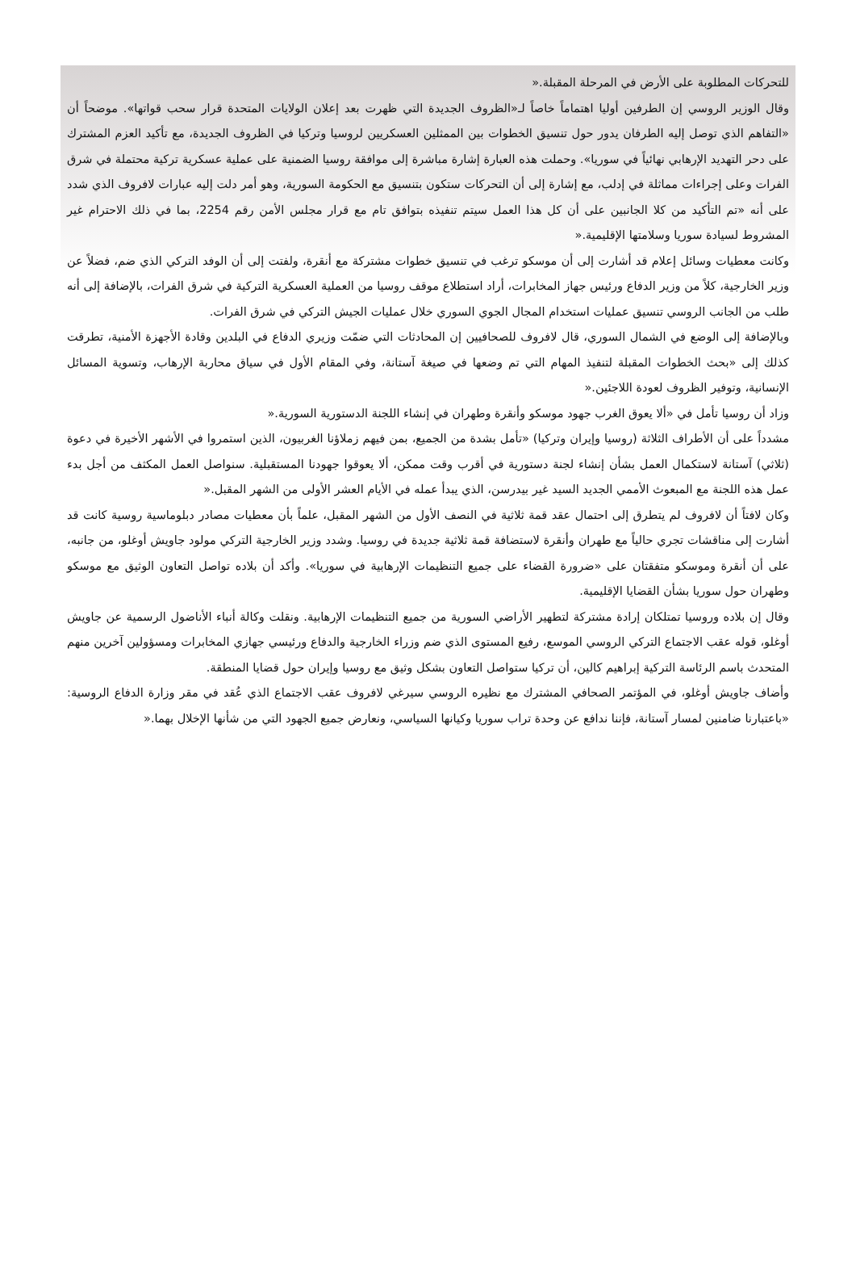للتحركات المطلوبة على الأرض في المرحلة المقبلة.«
وقال الوزير الروسي إن الطرفين أوليا اهتماماً خاصاً لـ«الظروف الجديدة التي ظهرت بعد إعلان الولايات المتحدة قرار سحب قواتها». موضحاً أن «التفاهم الذي توصل إليه الطرفان يدور حول تنسيق الخطوات بين الممثلين العسكريين لروسيا وتركيا في الظروف الجديدة، مع تأكيد العزم المشترك على دحر التهديد الإرهابي نهائياً في سوريا». وحملت هذه العبارة إشارة مباشرة إلى موافقة روسيا الضمنية على عملية عسكرية تركية محتملة في شرق الفرات وعلى إجراءات مماثلة في إدلب، مع إشارة إلى أن التحركات ستكون بتنسيق مع الحكومة السورية، وهو أمر دلت إليه عبارات لافروف الذي شدد على أنه «تم التأكيد من كلا الجانبين على أن كل هذا العمل سيتم تنفيذه بتوافق تام مع قرار مجلس الأمن رقم 2254، بما في ذلك الاحترام غير المشروط لسيادة سوريا وسلامتها الإقليمية.«
وكانت معطيات وسائل إعلام قد أشارت إلى أن موسكو ترغب في تنسيق خطوات مشتركة مع أنقرة، ولفتت إلى أن الوفد التركي الذي ضم، فضلاً عن وزير الخارجية، كلاً من وزير الدفاع ورئيس جهاز المخابرات، أراد استطلاع موقف روسيا من العملية العسكرية التركية في شرق الفرات، بالإضافة إلى أنه طلب من الجانب الروسي تنسيق عمليات استخدام المجال الجوي السوري خلال عمليات الجيش التركي في شرق الفرات.
وبالإضافة إلى الوضع في الشمال السوري، قال لافروف للصحافيين إن المحادثات التي ضمّت وزيري الدفاع في البلدين وقادة الأجهزة الأمنية، تطرقت كذلك إلى «بحث الخطوات المقبلة لتنفيذ المهام التي تم وضعها في صيغة آستانة، وفي المقام الأول في سياق محاربة الإرهاب، وتسوية المسائل الإنسانية، وتوفير الظروف لعودة اللاجئين.«
وزاد أن روسيا تأمل في «ألا يعوق الغرب جهود موسكو وأنقرة وطهران في إنشاء اللجنة الدستورية السورية.«
مشدداً على أن الأطراف الثلاثة (روسيا وإيران وتركيا) «تأمل بشدة من الجميع، بمن فيهم زملاؤنا الغربيون، الذين استمروا في الأشهر الأخيرة في دعوة (ثلاثي) آستانة لاستكمال العمل بشأن إنشاء لجنة دستورية في أقرب وقت ممكن، ألا يعوقوا جهودنا المستقبلية. سنواصل العمل المكثف من أجل بدء عمل هذه اللجنة مع المبعوث الأممي الجديد السيد غير بيدرسن، الذي يبدأ عمله في الأيام العشر الأولى من الشهر المقبل.«
وكان لافتاً أن لافروف لم يتطرق إلى احتمال عقد قمة ثلاثية في النصف الأول من الشهر المقبل، علماً بأن معطيات مصادر دبلوماسية روسية كانت قد أشارت إلى مناقشات تجري حالياً مع طهران وأنقرة لاستضافة قمة ثلاثية جديدة في روسيا. وشدد وزير الخارجية التركي مولود جاويش أوغلو، من جانبه، على أن أنقرة وموسكو متفقتان على «ضرورة القضاء على جميع التنظيمات الإرهابية في سوريا». وأكد أن بلاده تواصل التعاون الوثيق مع موسكو وطهران حول سوريا بشأن القضايا الإقليمية.
وقال إن بلاده وروسيا تمتلكان إرادة مشتركة لتطهير الأراضي السورية من جميع التنظيمات الإرهابية. ونقلت وكالة أنباء الأناضول الرسمية عن جاويش أوغلو، قوله عقب الاجتماع التركي الروسي الموسع، رفيع المستوى الذي ضم وزراء الخارجية والدفاع ورئيسي جهازي المخابرات ومسؤولين آخرين منهم المتحدث باسم الرئاسة التركية إبراهيم كالين، أن تركيا ستواصل التعاون بشكل وثيق مع روسيا وإيران حول قضايا المنطقة.
وأضاف جاويش أوغلو، في المؤتمر الصحافي المشترك مع نظيره الروسي سيرغي لافروف عقب الاجتماع الذي عُقد في مقر وزارة الدفاع الروسية: «باعتبارنا ضامنين لمسار آستانة، فإننا ندافع عن وحدة تراب سوريا وكيانها السياسي، ونعارض جميع الجهود التي من شأنها الإخلال بهما.«